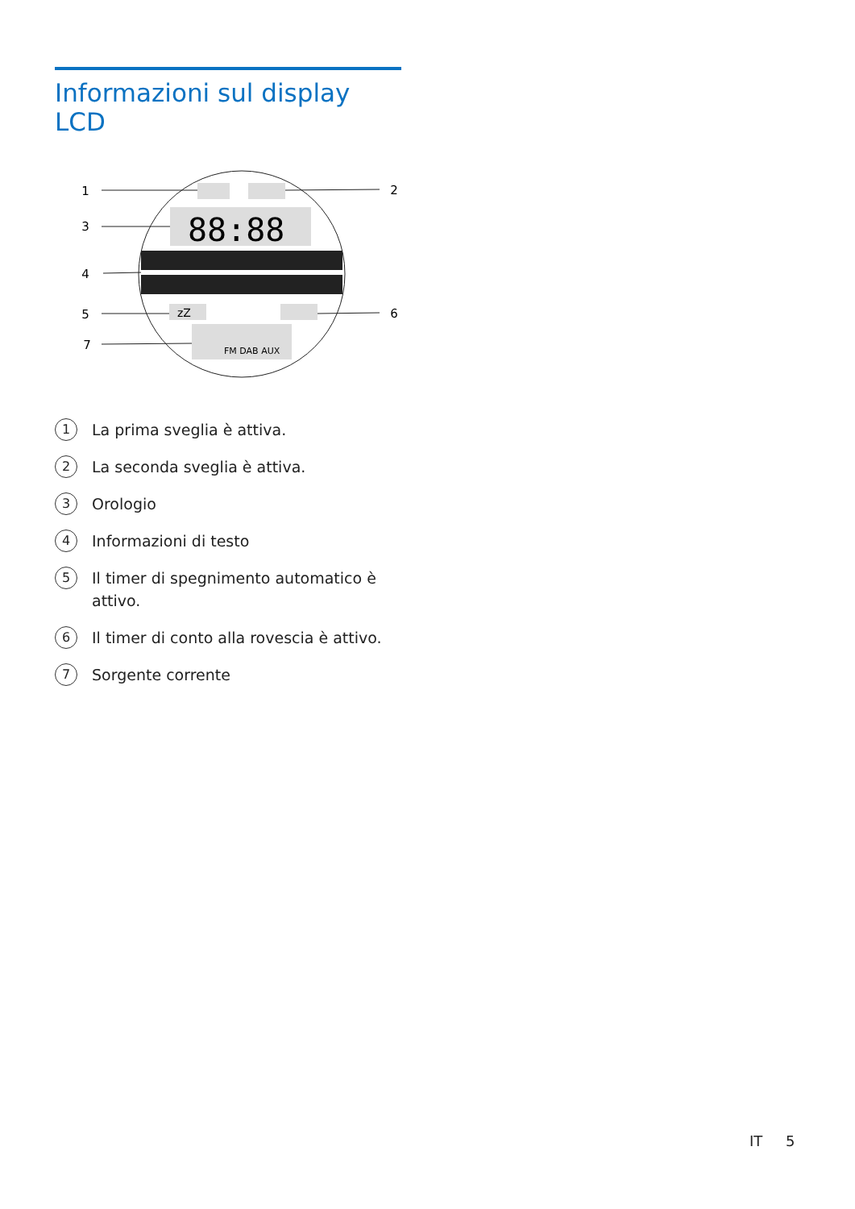Informazioni sul display LCD
88:88
zZ
FM DAB AUX
1
2
3
4
5
6
7
1 La prima sveglia è attiva.
2 La seconda sveglia è attiva.
3 Orologio
4 Informazioni di testo
5 Il timer di spegnimento automatico è attivo.
6 Il timer di conto alla rovescia è attivo.
7 Sorgente corrente
IT 5